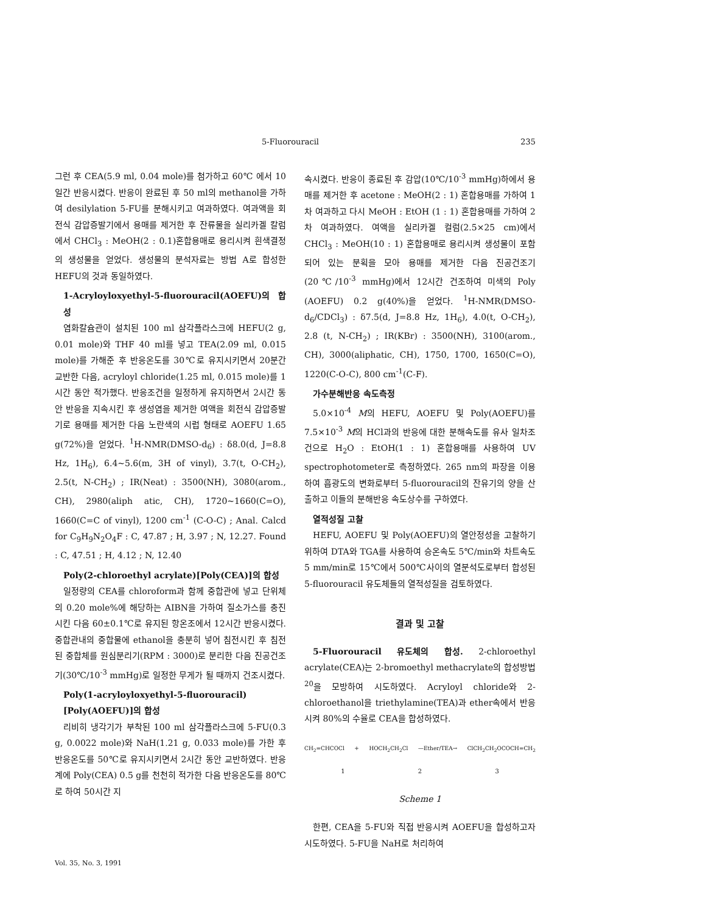5-Fluorouracil 235
그런 후 CEA(5.9 ml, 0.04 mole)를 첨가하고 60℃ 에서 10일간 반응시켰다. 반응이 완료된 후 50 ml의 methanol을 가하여 desilylation 5-FU를 분해시키고 여과하였다. 여과액을 회전식 감압증발기에서 용매를 제거한 후 잔류물을 실리카겔 칼럼에서 CHCl<sub>3</sub> : MeOH(2 : 0.1)혼합용매로 용리시켜 흰색결정의 생성물을 얻었다. 생성물의 분석자료는 방법 A로 합성한 HEFU의 것과 동일하였다.
1-Acryloyloxyethyl-5-fluorouracil(AOEFU)의 합성
염화칼슘관이 설치된 100 ml 삼각플라스크에 HEFU(2 g, 0.01 mole)와 THF 40 ml를 넣고 TEA(2.09 ml, 0.015 mole)를 가해준 후 반응온도를 30℃로 유지시키면서 20분간 교반한 다음, acryloyl chloride(1.25 ml, 0.015 mole)를 1시간 동안 적가했다. 반응조건을 일정하게 유지하면서 2시간 동안 반응을 지속시킨 후 생성염을 제거한 여액을 회전식 감압증발기로 용매를 제거한 다음 노란색의 시럽 형태로 AOEFU 1.65 g(72%)을 얻었다. <sup>1</sup>H-NMR(DMSO-d<sub>6</sub>) : δ8.0(d, J=8.8 Hz, 1H<sub>6</sub>), 6.4~5.6(m, 3H of vinyl), 3.7(t, O-CH<sub>2</sub>), 2.5(t, N-CH<sub>2</sub>) ; IR(Neat) : 3500(NH), 3080(arom., CH), 2980(aliph atic, CH), 1720~1660(C=O), 1660(C=C of vinyl), 1200 cm<sup>-1</sup> (C-O-C) ; Anal. Calcd for C<sub>9</sub>H<sub>9</sub>N<sub>2</sub>O<sub>4</sub>F : C, 47.87 ; H, 3.97 ; N, 12.27. Found : C, 47.51 ; H, 4.12 ; N, 12.40
Poly(2-chloroethyl acrylate)[Poly(CEA)]의 합성
일정량의 CEA를 chloroform과 함께 중합관에 넣고 단위체의 0.20 mole%에 해당하는 AIBN을 가하여 질소가스를 충진시킨 다음 60±0.1℃로 유지된 항온조에서 12시간 반응시켰다. 중합관내의 중합물에 ethanol을 충분히 넣어 침전시킨 후 침전된 중합체를 원심분리기(RPM : 3000)로 분리한 다음 진공건조기(30℃/10<sup>-3</sup> mmHg)로 일정한 무게가 될 때까지 건조시켰다.
Poly(1-acryloyloxyethyl-5-fluorouracil)[Poly(AOEFU)]의 합성
리비히 냉각기가 부착된 100 ml 삼각플라스크에 5-FU(0.3 g, 0.0022 mole)와 NaH(1.21 g, 0.033 mole)를 가한 후 반응온도를 50℃로 유지시키면서 2시간 동안 교반하였다. 반응계에 Poly(CEA) 0.5 g를 천천히 적가한 다음 반응온도를 80℃로 하여 50시간 지
속시켰다. 반응이 종료된 후 감압(10℃/10<sup>-3</sup> mmHg)하에서 용매를 제거한 후 acetone : MeOH(2 : 1) 혼합용매를 가하여 1차 여과하고 다시 MeOH : EtOH (1 : 1) 혼합용매를 가하여 2차 여과하였다. 여액을 실리카겔 컬럼(2.5×25 cm)에서 CHCl<sub>3</sub> : MeOH(10 : 1) 혼합용매로 용리시켜 생성물이 포함되어 있는 분획을 모아 용매를 제거한 다음 진공건조기(20℃/10<sup>-3</sup> mmHg)에서 12시간 건조하여 미색의 Poly (AOEFU) 0.2 g(40%)을 얻었다. <sup>1</sup>H-NMR(DMSO-d<sub>6</sub>/CDCl<sub>3</sub>) : δ7.5(d, J=8.8 Hz, 1H<sub>6</sub>), 4.0(t, O-CH<sub>2</sub>), 2.8 (t, N-CH<sub>2</sub>) ; IR(KBr) : 3500(NH), 3100(arom., CH), 3000(aliphatic, CH), 1750, 1700, 1650(C=O), 1220(C-O-C), 800 cm<sup>-1</sup>(C-F).
가수분해반응 속도측정
5.0×10<sup>-4</sup> M의 HEFU, AOEFU 및 Poly(AOEFU)를 7.5×10<sup>-3</sup> M의 HCl과의 반응에 대한 분해속도를 유사 일차조건으로 H<sub>2</sub>O : EtOH(1 : 1) 혼합용매를 사용하여 UV spectrophotometer로 측정하였다. 265 nm의 파장을 이용하여 흡광도의 변화로부터 5-fluorouracil의 잔유기의 양을 산출하고 이들의 분해반응 속도상수를 구하였다.
열적성질 고찰
HEFU, AOEFU 및 Poly(AOEFU)의 열안정성을 고찰하기 위하여 DTA와 TGA를 사용하여 승온속도 5℃/min와 차트속도 5 mm/min로 15℃에서 500℃사이의 열분석도로부터 합성된 5-fluorouracil 유도체들의 열적성질을 검토하였다.
결과 및 고찰
5-Fluorouracil 유도체의 합성. 2-chloroethyl acrylate(CEA)는 2-bromoethyl methacrylate의 합성방법<sup>20</sup>을 모방하여 시도하였다. Acryloyl chloride와 2-chloroethanol을 triethylamine(TEA)과 ether속에서 반응시켜 80%의 수율로 CEA을 합성하였다.
CH<sub>2</sub>=CHCOCl + HOCH<sub>2</sub>CH<sub>2</sub>Cl —Ether/TEA→ ClCH<sub>2</sub>CH<sub>2</sub>OCOCH=CH<sub>2</sub>
1 2 3
Scheme 1
한편, CEA을 5-FU와 직접 반응시켜 AOEFU을 합성하고자 시도하였다. 5-FU을 NaH로 처리하여
Vol. 35, No. 3, 1991